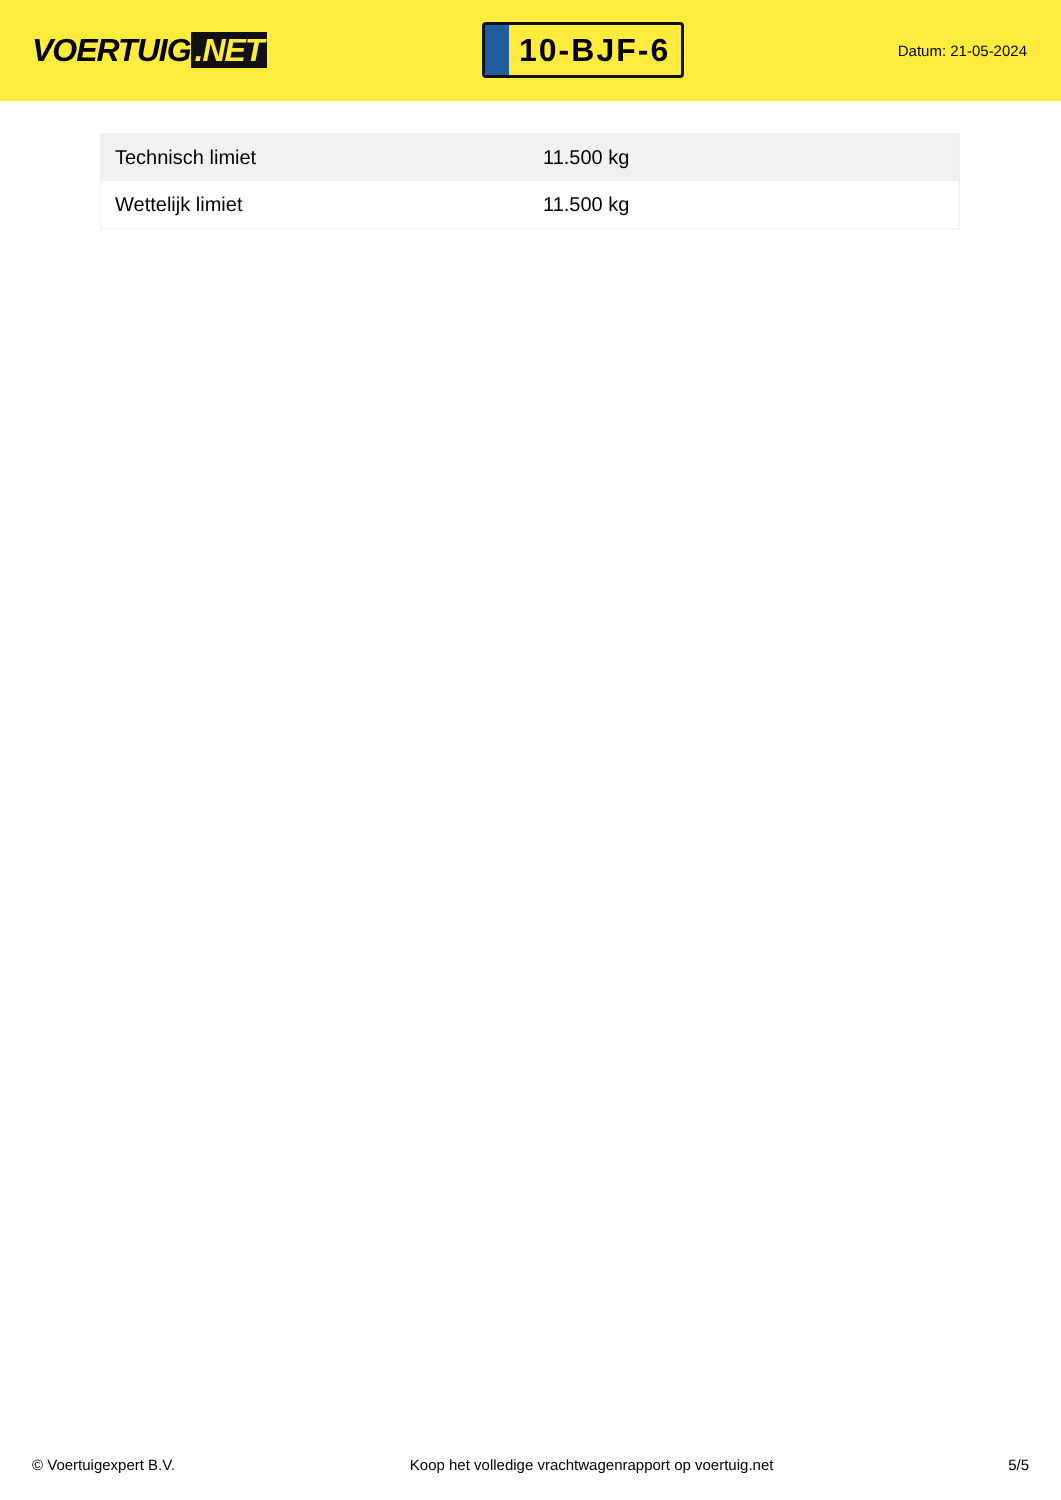VOERTUIG.NET
10-BJF-6
Datum: 21-05-2024
| Technisch limiet | 11.500 kg |
| Wettelijk limiet | 11.500 kg |
© Voertuigexpert B.V. Koop het volledige vrachtwagenrapport op voertuig.net 5/5